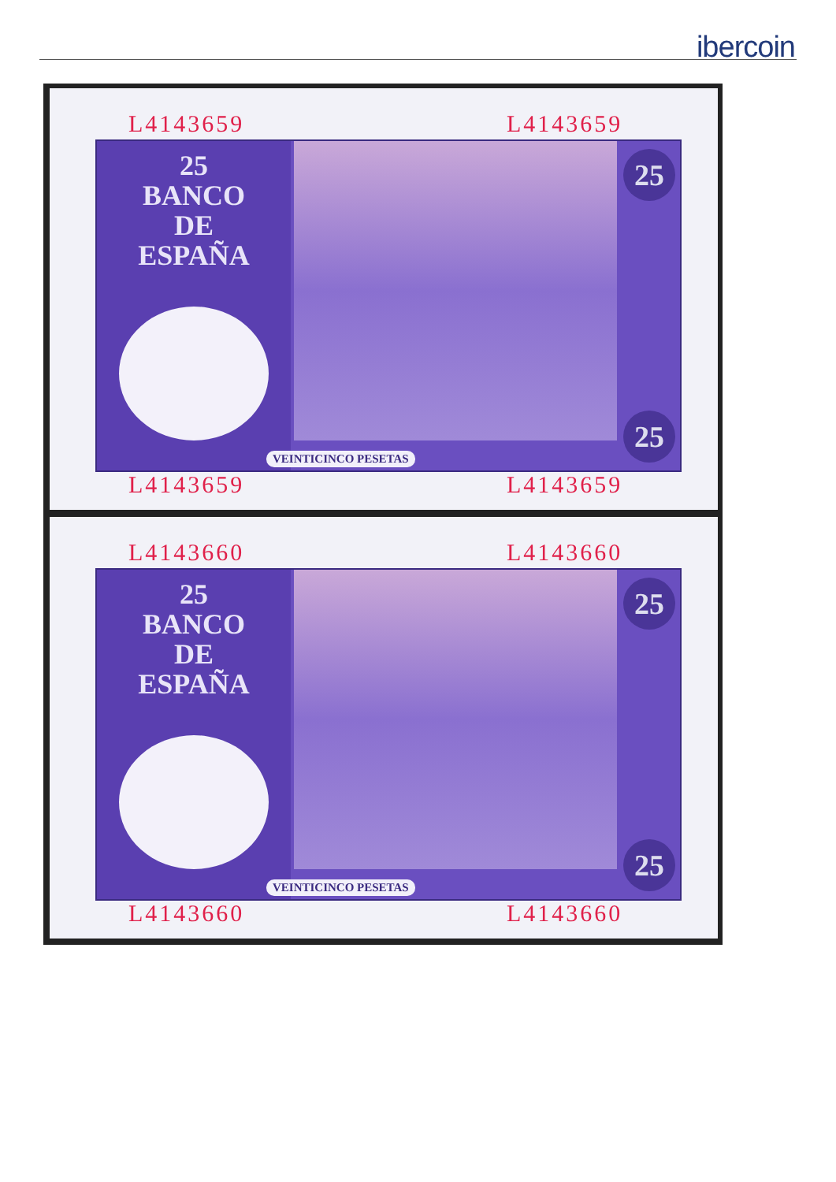ibercoin
L4143659 L4143659
25
BANCO
DE
ESPAÑA
25
25 VEINTICINCO PESETAS
L4143659 L4143659
L4143660 L4143660
25
BANCO
DE
ESPAÑA
25
25 VEINTICINCO PESETAS
L4143660 L4143660